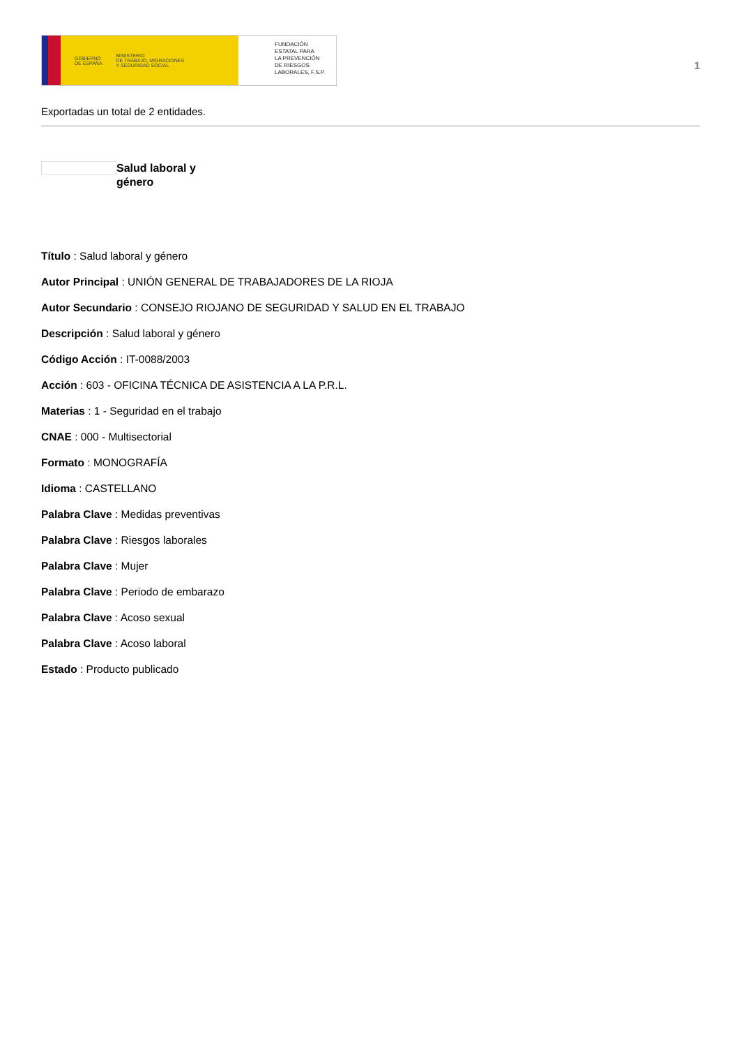GOBIERNO
DE ESPAÑA MINISTERIO
DE TRABAJO, MIGRACIONES
Y SEGURIDAD SOCIAL
FUNDACIÓN
ESTATAL PARA
LA PREVENCIÓN
DE RIESGOS
LABORALES, F.S.P.
1
Exportadas un total de 2 entidades.
Salud laboral y género
Título : Salud laboral y género
Autor Principal : UNIÓN GENERAL DE TRABAJADORES DE LA RIOJA
Autor Secundario : CONSEJO RIOJANO DE SEGURIDAD Y SALUD EN EL TRABAJO
Descripción : Salud laboral y género
Código Acción : IT-0088/2003
Acción : 603 - OFICINA TÉCNICA DE ASISTENCIA A LA P.R.L.
Materias : 1 - Seguridad en el trabajo
CNAE : 000 - Multisectorial
Formato : MONOGRAFÍA
Idioma : CASTELLANO
Palabra Clave : Medidas preventivas
Palabra Clave : Riesgos laborales
Palabra Clave : Mujer
Palabra Clave : Periodo de embarazo
Palabra Clave : Acoso sexual
Palabra Clave : Acoso laboral
Estado : Producto publicado